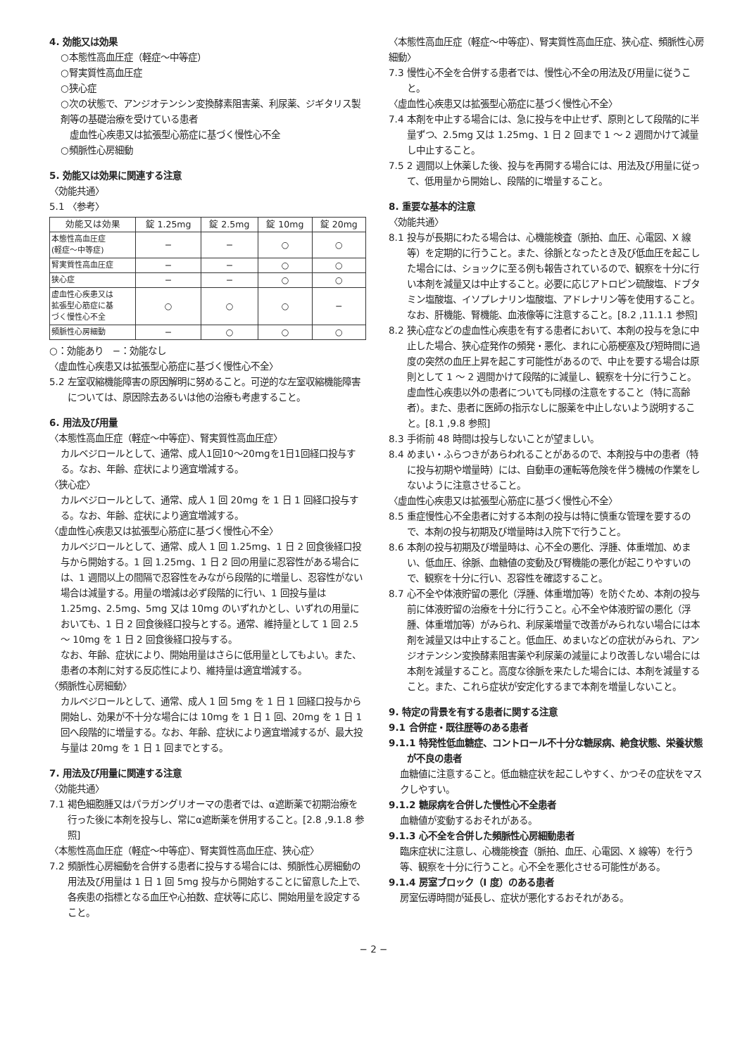4. 効能又は効果
○本態性高血圧症（軽症～中等症）
○腎実質性高血圧症
○狭心症
○次の状態で、アンジオテンシン変換酵素阻害薬、利尿薬、ジギタリス製剤等の基礎治療を受けている患者
　虚血性心疾患又は拡張型心筋症に基づく慢性心不全
○頻脈性心房細動
5. 効能又は効果に関連する注意
〈効能共通〉
5.1 〈参考〉
| 効能又は効果 | 錠 1.25mg | 錠 2.5mg | 錠 10mg | 錠 20mg |
| --- | --- | --- | --- | --- |
| 本態性高血圧症 (軽症～中等症) | − | − | ○ | ○ |
| 腎実質性高血圧症 | − | − | ○ | ○ |
| 狭心症 | − | − | ○ | ○ |
| 虚血性心疾患又は 拡張型心筋症に基 づく慢性心不全 | ○ | ○ | ○ | − |
| 頻脈性心房細動 | − | ○ | ○ | ○ |
○：効能あり　−：効能なし
〈虚血性心疾患又は拡張型心筋症に基づく慢性心不全〉
5.2 左室収縮機能障害の原因解明に努めること。可逆的な左室収縮機能障害については、原因除去あるいは他の治療も考慮すること。
6. 用法及び用量
〈本態性高血圧症（軽症～中等症）、腎実質性高血圧症〉
カルベジロールとして、通常、成人1回10～20mgを1日1回経口投与する。なお、年齢、症状により適宜増減する。
〈狭心症〉
カルベジロールとして、通常、成人 1 回 20mg を 1 日 1 回経口投与する。なお、年齢、症状により適宜増減する。
〈虚血性心疾患又は拡張型心筋症に基づく慢性心不全〉
カルベジロールとして、通常、成人 1 回 1.25mg、1 日 2 回食後経口投与から開始する。1 回 1.25mg、1 日 2 回の用量に忍容性がある場合には、1 週間以上の間隔で忍容性をみながら段階的に増量し、忍容性がない場合は減量する。用量の増減は必ず段階的に行い、1 回投与量は 1.25mg、2.5mg、5mg 又は 10mg のいずれかとし、いずれの用量においても、1 日 2 回食後経口投与とする。通常、維持量として 1 回 2.5 ～ 10mg を 1 日 2 回食後経口投与する。
なお、年齢、症状により、開始用量はさらに低用量としてもよい。また、患者の本剤に対する反応性により、維持量は適宜増減する。
〈頻脈性心房細動〉
カルベジロールとして、通常、成人 1 回 5mg を 1 日 1 回経口投与から開始し、効果が不十分な場合には 10mg を 1 日 1 回、20mg を 1 日 1 回へ段階的に増量する。なお、年齢、症状により適宜増減するが、最大投与量は 20mg を 1 日 1 回までとする。
7. 用法及び用量に関連する注意
〈効能共通〉
7.1 褐色細胞腫又はパラガングリオーマの患者では、α遮断薬で初期治療を行った後に本剤を投与し、常にα遮断薬を併用すること。[2.8 ,9.1.8 参照]
〈本態性高血圧症（軽症～中等症）、腎実質性高血圧症、狭心症〉
7.2 頻脈性心房細動を合併する患者に投与する場合には、頻脈性心房細動の用法及び用量は 1 日 1 回 5mg 投与から開始することに留意した上で、各疾患の指標となる血圧や心拍数、症状等に応じ、開始用量を設定すること。
〈本態性高血圧症（軽症～中等症）、腎実質性高血圧症、狭心症、頻脈性心房細動〉
7.3 慢性心不全を合併する患者では、慢性心不全の用法及び用量に従うこと。
〈虚血性心疾患又は拡張型心筋症に基づく慢性心不全〉
7.4 本剤を中止する場合には、急に投与を中止せず、原則として段階的に半量ずつ、2.5mg 又は 1.25mg、1 日 2 回まで 1 ～ 2 週間かけて減量し中止すること。
7.5 2 週間以上休薬した後、投与を再開する場合には、用法及び用量に従って、低用量から開始し、段階的に増量すること。
8. 重要な基本的注意
〈効能共通〉
8.1 投与が長期にわたる場合は、心機能検査（脈拍、血圧、心電図、X 線等）を定期的に行うこと。また、徐脈となったとき及び低血圧を起こした場合には、ショックに至る例も報告されているので、観察を十分に行い本剤を減量又は中止すること。必要に応じアトロピン硫酸塩、ドブタミン塩酸塩、イソプレナリン塩酸塩、アドレナリン等を使用すること。なお、肝機能、腎機能、血液像等に注意すること。[8.2 ,11.1.1 参照]
8.2 狭心症などの虚血性心疾患を有する患者において、本剤の投与を急に中止した場合、狭心症発作の頻発・悪化、まれに心筋梗塞及び短時間に過度の突然の血圧上昇を起こす可能性があるので、中止を要する場合は原則として 1 ～ 2 週間かけて段階的に減量し、観察を十分に行うこと。虚血性心疾患以外の患者についても同様の注意をすること（特に高齢者）。また、患者に医師の指示なしに服薬を中止しないよう説明すること。[8.1 ,9.8 参照]
8.3 手術前 48 時間は投与しないことが望ましい。
8.4 めまい・ふらつきがあらわれることがあるので、本剤投与中の患者（特に投与初期や増量時）には、自動車の運転等危険を伴う機械の作業をしないように注意させること。
〈虚血性心疾患又は拡張型心筋症に基づく慢性心不全〉
8.5 重症慢性心不全患者に対する本剤の投与は特に慎重な管理を要するので、本剤の投与初期及び増量時は入院下で行うこと。
8.6 本剤の投与初期及び増量時は、心不全の悪化、浮腫、体重増加、めまい、低血圧、徐脈、血糖値の変動及び腎機能の悪化が起こりやすいので、観察を十分に行い、忍容性を確認すること。
8.7 心不全や体液貯留の悪化（浮腫、体重増加等）を防ぐため、本剤の投与前に体液貯留の治療を十分に行うこと。心不全や体液貯留の悪化（浮腫、体重増加等）がみられ、利尿薬増量で改善がみられない場合には本剤を減量又は中止すること。低血圧、めまいなどの症状がみられ、アンジオテンシン変換酵素阻害薬や利尿薬の減量により改善しない場合には本剤を減量すること。高度な徐脈を来たした場合には、本剤を減量すること。また、これら症状が安定化するまで本剤を増量しないこと。
9. 特定の背景を有する患者に関する注意
9.1 合併症・既往歴等のある患者
9.1.1 特発性低血糖症、コントロール不十分な糖尿病、絶食状態、栄養状態が不良の患者
血糖値に注意すること。低血糖症状を起こしやすく、かつその症状をマスクしやすい。
9.1.2 糖尿病を合併した慢性心不全患者
血糖値が変動するおそれがある。
9.1.3 心不全を合併した頻脈性心房細動患者
臨床症状に注意し、心機能検査（脈拍、血圧、心電図、X 線等）を行う等、観察を十分に行うこと。心不全を悪化させる可能性がある。
9.1.4 房室ブロック（I 度）のある患者
房室伝導時間が延長し、症状が悪化するおそれがある。
− 2 −